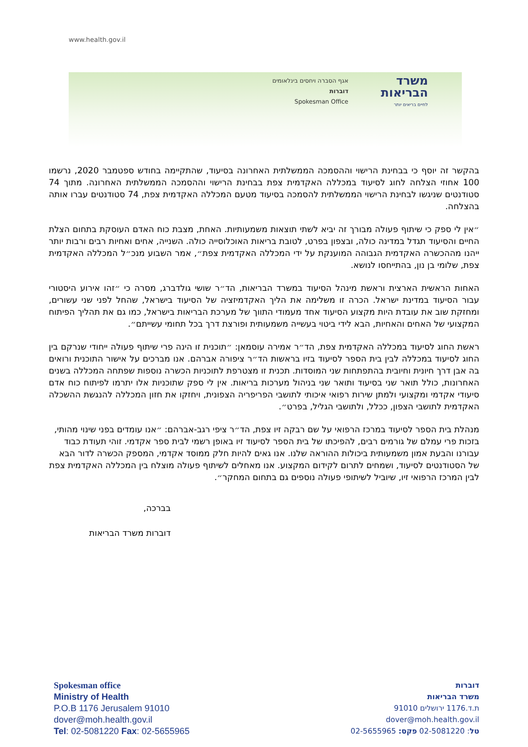www.health.gov.il
אגף הסברה ויחסים בינלאומים
דוברות
Spokesman Office
משרד הבריאות
לחיים בריאים יותר
בהקשר זה יוסף כי בבחינת הרישוי וההסמכה הממשלתית האחרונה בסיעוד, שהתקיימה בחודש ספטמבר 2020, נרשמו 100 אחוזי הצלחה לחוג לסיעוד במכללה האקדמית צפת בבחינת הרישוי וההסמכה הממשלתית האחרונה. מתוך 74 סטודנטים שניגשו לבחינת הרישוי הממשלתית להסמכה בסיעוד מטעם המכללה האקדמית צפת, 74 סטודנטים עברו אותה בהצלחה.
״אין לי ספק כי שיתוף פעולה מבורך זה יביא לשתי תוצאות משמעותיות. האחת, מצבת כוח האדם העוסקת בתחום הצלת החיים והסיעוד תגדל במדינה כולה, ובצפון בפרט, לטובת בריאות האוכלוסייה כולה. השנייה, אחים ואחיות רבים ורבות יותר ייהנו מההכשרה האקדמית הגבוהה המוענקת על ידי המכללה האקדמית צפת״, אמר השבוע מנכ״ל המכללה האקדמית צפת, שלומי בן נון, בהתייחסו לנושא.
האחות הראשית הארצית וראשת מינהל הסיעוד במשרד הבריאות, הד״ר שושי גולדברג, מסרה כי ״זהו אירוע היסטורי עבור הסיעוד במדינת ישראל. הכרה זו משלימה את הליך האקדמיזציה של הסיעוד בישראל, שהחל לפני שני עשורים, ומחזקת שוב את עובדת היות מקצוע הסיעוד אחד מעמודי התווך של מערכת הבריאות בישראל, כמו גם את תהליך הפיתוח המקצועי של האחים והאחיות, הבא לידי ביטוי בעשייה משמעותית ופורצת דרך בכל תחומי עשייתם״.
ראשת החוג לסיעוד במכללה האקדמית צפת, הד״ר אמירה עוסמאן: ״תוכנית זו הינה פרי שיתוף פעולה ייחודי שנרקם בין החוג לסיעוד במכללה לבין בית הספר לסיעוד בזיו בראשות הד״ר ציפורה אברהם. אנו מברכים על אישור התוכנית ורואים בה אבן דרך חיונית וחיובית בהתפתחות שני המוסדות. תכנית זו מצטרפת לתוכניות הכשרה נוספות שפתחה המכללה בשנים האחרונות, כולל תואר שני בסיעוד ותואר שני בניהול מערכות בריאות. אין לי ספק שתוכניות אלו יתרמו לפיתוח כוח אדם סיעודי אקדמי ומקצועי ולמתן שירות רפואי איכותי לתושבי הפריפריה הצפונית, ויחזקו את חזון המכללה להנגשת ההשכלה האקדמית לתושבי הצפון, ככלל, ולתושבי הגליל, בפרט״.
מנהלת בית הספר לסיעוד במרכז הרפואי על שם רבקה זיו צפת, הד״ר ציפי רגב-אברהם: ״אנו עומדים בפני שינוי מהותי, בזכות פרי עמלם של גורמים רבים, להפיכתו של בית הספר לסיעוד זיו באופן רשמי לבית ספר אקדמי. זוהי תעודת כבוד עבורנו והבעת אמון משמעותית ביכולות ההוראה שלנו. אנו גאים להיות חלק ממוסד אקדמי, המספק הכשרה לדור הבא של הסטודנטים לסיעוד, ושמחים לתרום לקידום המקצוע. אנו מאחלים לשיתוף פעולה מוצלח בין המכללה האקדמית צפת לבין המרכז הרפואי זיו, שיוביל לשיתופי פעולה נוספים גם בתחום המחקר״.
בברכה,
דוברות משרד הבריאות
Spokesman office
Ministry of Health
P.O.B 1176 Jerusalem 91010
dover@moh.health.gov.il
Tel: 02-5081220 Fax: 02-5655965
דוברות
משרד הבריאות
ת.ד.1176 ירושלים 91010
dover@moh.health.gov.il
טל: 02-5081220 פקס: 02-5655965